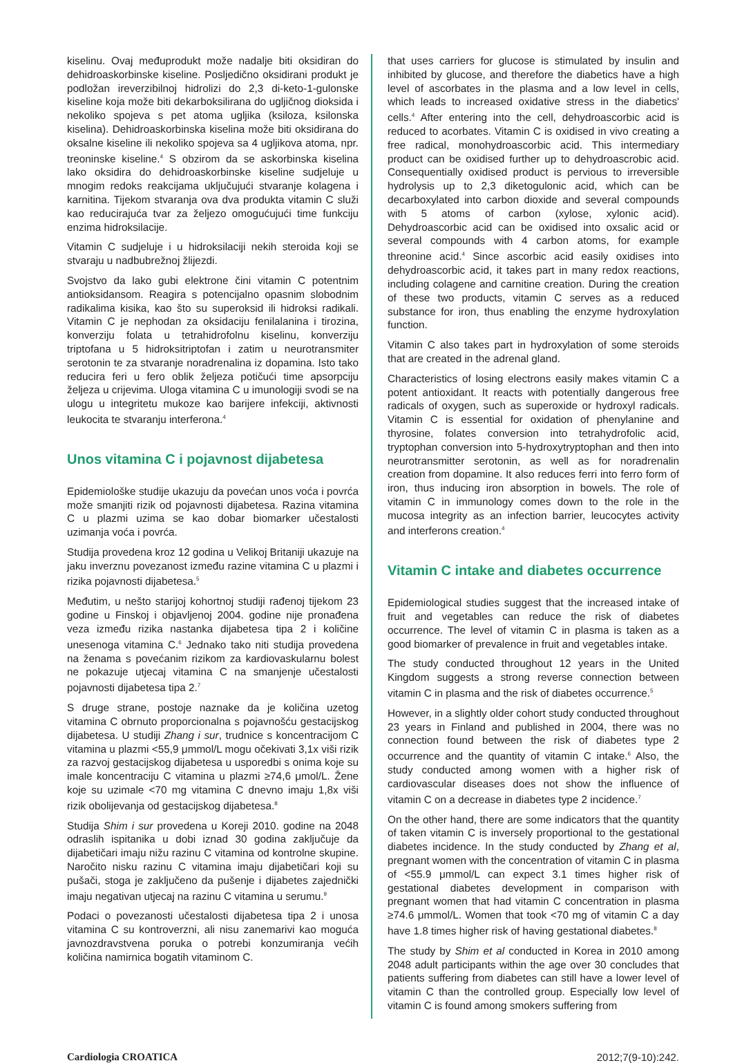kiselinu. Ovaj međuprodukt može nadalje biti oksidiran do dehidroaskorbinske kiseline. Posljedično oksidirani produkt je podložan ireverzibilnoj hidrolizi do 2,3 di-keto-1-gulonske kiseline koja može biti dekarboksilirana do ugljičnog dioksida i nekoliko spojeva s pet atoma ugljika (ksiloza, ksilonska kiselina). Dehidroaskorbinska kiselina može biti oksidirana do oksalne kiseline ili nekoliko spojeva sa 4 ugljikova atoma, npr. treoninske kiseline.<sup>4</sup> S obzirom da se askorbinska kiselina lako oksidira do dehidroaskorbinske kiseline sudjeluje u mnogim redoks reakcijama uključujući stvaranje kolagena i karnitina. Tijekom stvaranja ova dva produkta vitamin C služi kao reducirajuća tvar za željezo omogućujući time funkciju enzima hidroksilacije.
Vitamin C sudjeluje i u hidroksilaciji nekih steroida koji se stvaraju u nadbubrežnoj žlijezdi.
Svojstvo da lako gubi elektrone čini vitamin C potentnim antioksidansom. Reagira s potencijalno opasnim slobodnim radikalima kisika, kao što su superoksid ili hidroksi radikali. Vitamin C je nephodan za oksidaciju fenilalanina i tirozina, konverziju folata u tetrahidrofolnu kiselinu, konverziju triptofana u 5 hidroksitriptofan i zatim u neurotransmiter serotonin te za stvaranje noradrenalina iz dopamina. Isto tako reducira feri u fero oblik željeza potičući time apsorpciju željeza u crijevima. Uloga vitamina C u imunologiji svodi se na ulogu u integritetu mukoze kao barijere infekciji, aktivnosti leukocita te stvaranju interferona.<sup>4</sup>
Unos vitamina C i pojavnost dijabetesa
Epidemiološke studije ukazuju da povećan unos voća i povrća može smanjiti rizik od pojavnosti dijabetesa. Razina vitamina C u plazmi uzima se kao dobar biomarker učestalosti uzimanja voća i povrća.
Studija provedena kroz 12 godina u Velikoj Britaniji ukazuje na jaku inverznu povezanost između razine vitamina C u plazmi i rizika pojavnosti dijabetesa.<sup>5</sup>
Međutim, u nešto starijoj kohortnoj studiji rađenoj tijekom 23 godine u Finskoj i objavljenoj 2004. godine nije pronađena veza između rizika nastanka dijabetesa tipa 2 i količine unesenoga vitamina C.<sup>6</sup> Jednako tako niti studija provedena na ženama s povećanim rizikom za kardiovaskularnu bolest ne pokazuje utjecaj vitamina C na smanjenje učestalosti pojavnosti dijabetesa tipa 2.<sup>7</sup>
S druge strane, postoje naznake da je količina uzetog vitamina C obrnuto proporcionalna s pojavnošću gestacijskog dijabetesa. U studiji Zhang i sur, trudnice s koncentracijom C vitamina u plazmi <55,9 μmmol/L mogu očekivati 3,1x viši rizik za razvoj gestacijskog dijabetesa u usporedbi s onima koje su imale koncentraciju C vitamina u plazmi ≥74,6 μmol/L. Žene koje su uzimale <70 mg vitamina C dnevno imaju 1,8x viši rizik obolijevanja od gestacijskog dijabetesa.<sup>8</sup>
Studija Shim i sur provedena u Koreji 2010. godine na 2048 odraslih ispitanika u dobi iznad 30 godina zaključuje da dijabetičari imaju nižu razinu C vitamina od kontrolne skupine. Naročito nisku razinu C vitamina imaju dijabetičari koji su pušači, stoga je zaključeno da pušenje i dijabetes zajednički imaju negativan utjecaj na razinu C vitamina u serumu.<sup>9</sup>
Podaci o povezanosti učestalosti dijabetesa tipa 2 i unosa vitamina C su kontroverzni, ali nisu zanemarivi kao moguća javnozdravstvena poruka o potrebi konzumiranja većih količina namirnica bogatih vitaminom C.
that uses carriers for glucose is stimulated by insulin and inhibited by glucose, and therefore the diabetics have a high level of ascorbates in the plasma and a low level in cells, which leads to increased oxidative stress in the diabetics' cells.<sup>4</sup> After entering into the cell, dehydroascorbic acid is reduced to acorbates. Vitamin C is oxidised in vivo creating a free radical, monohydroascorbic acid. This intermediary product can be oxidised further up to dehydroascrobic acid. Consequentially oxidised product is pervious to irreversible hydrolysis up to 2,3 diketogulonic acid, which can be decarboxylated into carbon dioxide and several compounds with 5 atoms of carbon (xylose, xylonic acid). Dehydroascorbic acid can be oxidised into oxsalic acid or several compounds with 4 carbon atoms, for example threonine acid.<sup>4</sup> Since ascorbic acid easily oxidises into dehydroascorbic acid, it takes part in many redox reactions, including colagene and carnitine creation. During the creation of these two products, vitamin C serves as a reduced substance for iron, thus enabling the enzyme hydroxylation function.
Vitamin C also takes part in hydroxylation of some steroids that are created in the adrenal gland.
Characteristics of losing electrons easily makes vitamin C a potent antioxidant. It reacts with potentially dangerous free radicals of oxygen, such as superoxide or hydroxyl radicals. Vitamin C is essential for oxidation of phenylanine and thyrosine, folates conversion into tetrahydrofolic acid, tryptophan conversion into 5-hydroxytryptophan and then into neurotransmitter serotonin, as well as for noradrenalin creation from dopamine. It also reduces ferri into ferro form of iron, thus inducing iron absorption in bowels. The role of vitamin C in immunology comes down to the role in the mucosa integrity as an infection barrier, leucocytes activity and interferons creation.<sup>4</sup>
Vitamin C intake and diabetes occurrence
Epidemiological studies suggest that the increased intake of fruit and vegetables can reduce the risk of diabetes occurrence. The level of vitamin C in plasma is taken as a good biomarker of prevalence in fruit and vegetables intake.
The study conducted throughout 12 years in the United Kingdom suggests a strong reverse connection between vitamin C in plasma and the risk of diabetes occurrence.<sup>5</sup>
However, in a slightly older cohort study conducted throughout 23 years in Finland and published in 2004, there was no connection found between the risk of diabetes type 2 occurrence and the quantity of vitamin C intake.<sup>6</sup> Also, the study conducted among women with a higher risk of cardiovascular diseases does not show the influence of vitamin C on a decrease in diabetes type 2 incidence.<sup>7</sup>
On the other hand, there are some indicators that the quantity of taken vitamin C is inversely proportional to the gestational diabetes incidence. In the study conducted by Zhang et al, pregnant women with the concentration of vitamin C in plasma of <55.9 μmmol/L can expect 3.1 times higher risk of gestational diabetes development in comparison with pregnant women that had vitamin C concentration in plasma ≥74.6 μmmol/L. Women that took <70 mg of vitamin C a day have 1.8 times higher risk of having gestational diabetes.<sup>8</sup>
The study by Shim et al conducted in Korea in 2010 among 2048 adult participants within the age over 30 concludes that patients suffering from diabetes can still have a lower level of vitamin C than the controlled group. Especially low level of vitamin C is found among smokers suffering from
Cardiologia CROATICA 2012;7(9-10):242.